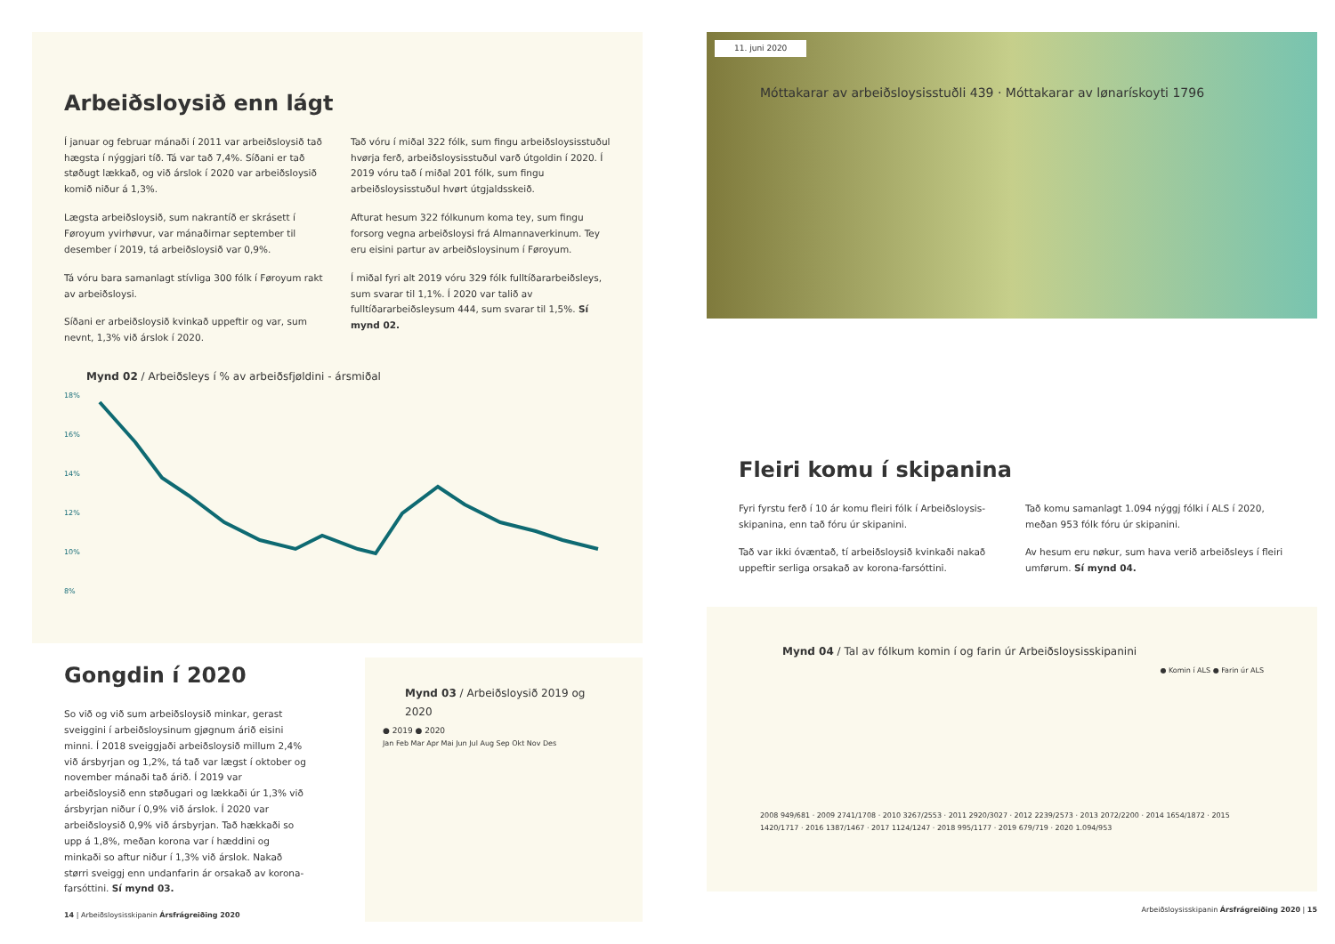Arbeiðsloysið enn lágt
Í januar og februar mánaði í 2011 var arbeiðsloysið tað hægsta í nýggjari tíð. Tá var tað 7,4%. Síðani er tað støðugt lækkað, og við árslok í 2020 var arbeiðsloysið komið niður á 1,3%.
Lægsta arbeiðsloysið, sum nakrantíð er skrásett í Føroyum yvirhøvur, var mánaðirnar september til desember í 2019, tá arbeiðsloysið var 0,9%.
Tá vóru bara samanlagt stívliga 300 fólk í Føroyum rakt av arbeiðsloysi.
Síðani er arbeiðsloysið kvinkað uppeftir og var, sum nevnt, 1,3% við árslok í 2020.
Tað vóru í miðal 322 fólk, sum fingu arbeiðsloysisstuðul hvørja ferð, arbeiðsloysisstuðul varð útgoldin í 2020. Í 2019 vóru tað í miðal 201 fólk, sum fingu arbeiðsloysisstuðul hvørt útgjaldsskeið.
Afturat hesum 322 fólkunum koma tey, sum fingu forsorg vegna arbeiðsloysi frá Almannaverkinum. Tey eru eisini partur av arbeiðsloysinum í Føroyum.
Í miðal fyri alt 2019 vóru 329 fólk fulltíðararbeiðsleys, sum svarar til 1,1%. Í 2020 var talið av fulltíðararbeiðsleysum 444, sum svarar til 1,5%. Sí mynd 02.
Mynd 02 / Arbeiðsleys í % av arbeiðsfjøldini - ársmiðal
18%
16%
14%
12%
10%
8%
Gongdin í 2020
So við og við sum arbeiðsloysið minkar, gerast sveiggini í arbeiðsloysinum gjøgnum árið eisini minni. Í 2018 sveiggjaði arbeiðsloysið millum 2,4% við ársbyrjan og 1,2%, tá tað var lægst í oktober og november mánaði tað árið. Í 2019 var arbeiðsloysið enn støðugari og lækkaði úr 1,3% við ársbyrjan niður í 0,9% við árslok. Í 2020 var arbeiðsloysið 0,9% við ársbyrjan. Tað hækkaði so upp á 1,8%, meðan korona var í hæddini og minkaði so aftur niður í 1,3% við árslok. Nakað størri sveiggj enn undanfarin ár orsakað av korona-farsóttini. Sí mynd 03.
14 | Arbeiðsloysisskipanin Ársfrágreiðing 2020
Mynd 03 / Arbeiðsloysið 2019 og 2020
● 2019 ● 2020
Jan Feb Mar Apr Mai Jun Jul Aug Sep Okt Nov Des
11. juni 2020
Móttakarar av arbeiðsloysisstuðli 439 · Móttakarar av lønarískoyti 1796
Fleiri komu í skipanina
Fyri fyrstu ferð í 10 ár komu fleiri fólk í Arbeiðsloysis-skipanina, enn tað fóru úr skipanini.
Tað var ikki óvæntað, tí arbeiðsloysið kvinkaði nakað uppeftir serliga orsakað av korona-farsóttini.
Tað komu samanlagt 1.094 nýggj fólki í ALS í 2020, meðan 953 fólk fóru úr skipanini.
Av hesum eru nøkur, sum hava verið arbeiðsleys í fleiri umførum. Sí mynd 04.
Mynd 04 / Tal av fólkum komin í og farin úr Arbeiðsloysisskipanini
● Komin í ALS ● Farin úr ALS
2008 949/681 · 2009 2741/1708 · 2010 3267/2553 · 2011 2920/3027 · 2012 2239/2573 · 2013 2072/2200 · 2014 1654/1872 · 2015 1420/1717 · 2016 1387/1467 · 2017 1124/1247 · 2018 995/1177 · 2019 679/719 · 2020 1.094/953
Arbeiðsloysisskipanin Ársfrágreiðing 2020 | 15